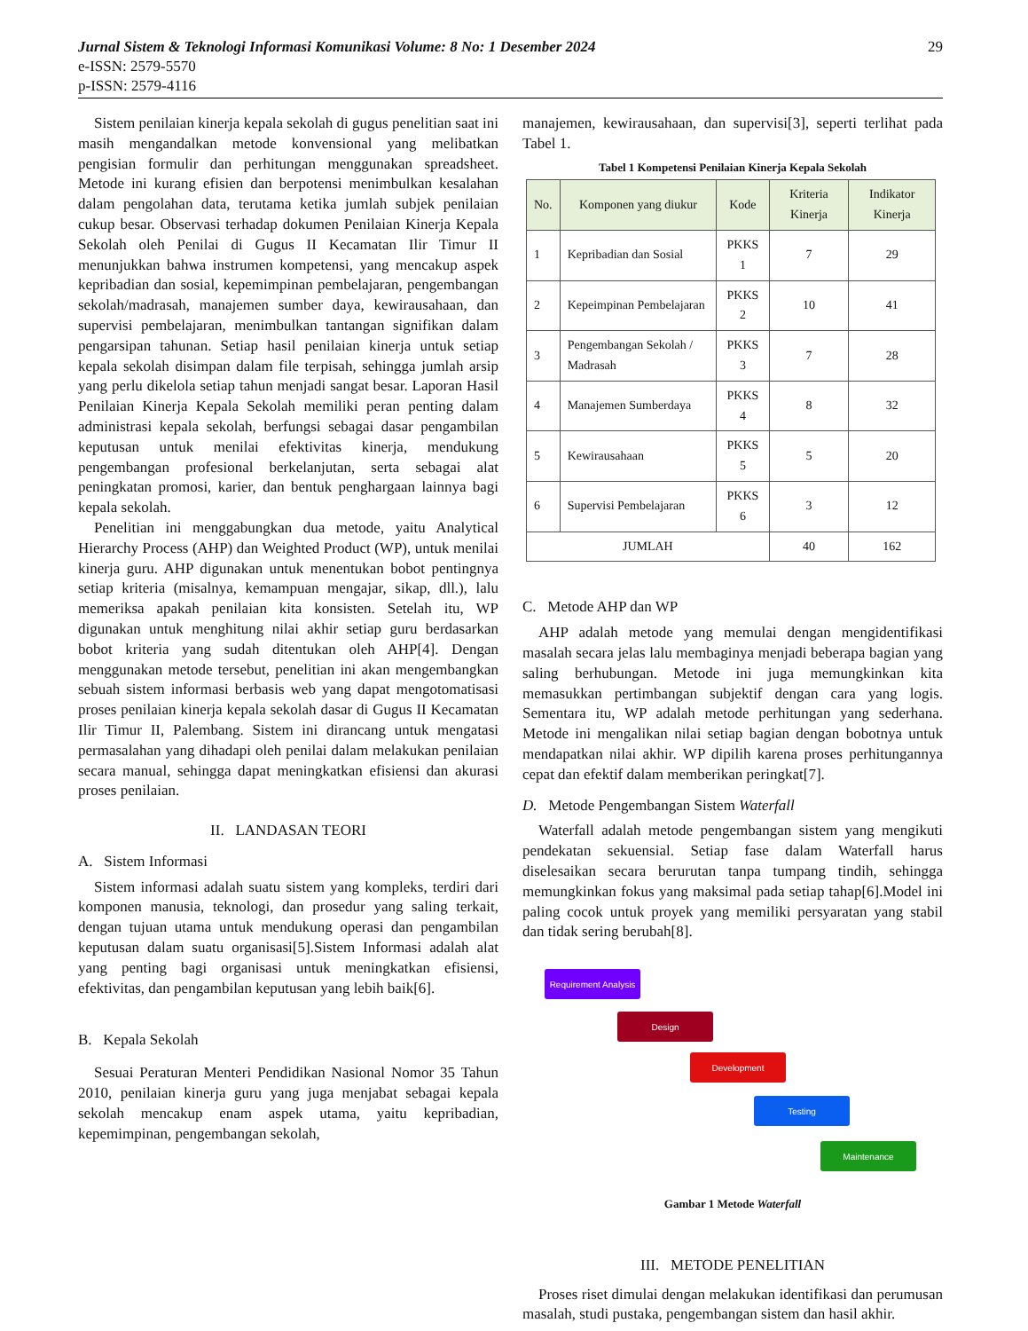Jurnal Sistem & Teknologi Informasi Komunikasi Volume: 8 No: 1 Desember 2024 29
e-ISSN: 2579-5570
p-ISSN: 2579-4116
Sistem penilaian kinerja kepala sekolah di gugus penelitian saat ini masih mengandalkan metode konvensional yang melibatkan pengisian formulir dan perhitungan menggunakan spreadsheet. Metode ini kurang efisien dan berpotensi menimbulkan kesalahan dalam pengolahan data, terutama ketika jumlah subjek penilaian cukup besar. Observasi terhadap dokumen Penilaian Kinerja Kepala Sekolah oleh Penilai di Gugus II Kecamatan Ilir Timur II menunjukkan bahwa instrumen kompetensi, yang mencakup aspek kepribadian dan sosial, kepemimpinan pembelajaran, pengembangan sekolah/madrasah, manajemen sumber daya, kewirausahaan, dan supervisi pembelajaran, menimbulkan tantangan signifikan dalam pengarsipan tahunan. Setiap hasil penilaian kinerja untuk setiap kepala sekolah disimpan dalam file terpisah, sehingga jumlah arsip yang perlu dikelola setiap tahun menjadi sangat besar. Laporan Hasil Penilaian Kinerja Kepala Sekolah memiliki peran penting dalam administrasi kepala sekolah, berfungsi sebagai dasar pengambilan keputusan untuk menilai efektivitas kinerja, mendukung pengembangan profesional berkelanjutan, serta sebagai alat peningkatan promosi, karier, dan bentuk penghargaan lainnya bagi kepala sekolah.
Penelitian ini menggabungkan dua metode, yaitu Analytical Hierarchy Process (AHP) dan Weighted Product (WP), untuk menilai kinerja guru. AHP digunakan untuk menentukan bobot pentingnya setiap kriteria (misalnya, kemampuan mengajar, sikap, dll.), lalu memeriksa apakah penilaian kita konsisten. Setelah itu, WP digunakan untuk menghitung nilai akhir setiap guru berdasarkan bobot kriteria yang sudah ditentukan oleh AHP[4]. Dengan menggunakan metode tersebut, penelitian ini akan mengembangkan sebuah sistem informasi berbasis web yang dapat mengotomatisasi proses penilaian kinerja kepala sekolah dasar di Gugus II Kecamatan Ilir Timur II, Palembang. Sistem ini dirancang untuk mengatasi permasalahan yang dihadapi oleh penilai dalam melakukan penilaian secara manual, sehingga dapat meningkatkan efisiensi dan akurasi proses penilaian.
II. LANDASAN TEORI
A. Sistem Informasi
Sistem informasi adalah suatu sistem yang kompleks, terdiri dari komponen manusia, teknologi, dan prosedur yang saling terkait, dengan tujuan utama untuk mendukung operasi dan pengambilan keputusan dalam suatu organisasi[5].Sistem Informasi adalah alat yang penting bagi organisasi untuk meningkatkan efisiensi, efektivitas, dan pengambilan keputusan yang lebih baik[6].
B. Kepala Sekolah
Sesuai Peraturan Menteri Pendidikan Nasional Nomor 35 Tahun 2010, penilaian kinerja guru yang juga menjabat sebagai kepala sekolah mencakup enam aspek utama, yaitu kepribadian, kepemimpinan, pengembangan sekolah,
manajemen, kewirausahaan, dan supervisi[3], seperti terlihat pada Tabel 1.
Tabel 1 Kompetensi Penilaian Kinerja Kepala Sekolah
| No. | Komponen yang diukur | Kode | Kriteria Kinerja | Indikator Kinerja |
| --- | --- | --- | --- | --- |
| 1 | Kepribadian dan Sosial | PKKS 1 | 7 | 29 |
| 2 | Kepeimpinan Pembelajaran | PKKS 2 | 10 | 41 |
| 3 | Pengembangan Sekolah / Madrasah | PKKS 3 | 7 | 28 |
| 4 | Manajemen Sumberdaya | PKKS 4 | 8 | 32 |
| 5 | Kewirausahaan | PKKS 5 | 5 | 20 |
| 6 | Supervisi Pembelajaran | PKKS 6 | 3 | 12 |
| JUMLAH | | | 40 | 162 |
C. Metode AHP dan WP
AHP adalah metode yang memulai dengan mengidentifikasi masalah secara jelas lalu membaginya menjadi beberapa bagian yang saling berhubungan. Metode ini juga memungkinkan kita memasukkan pertimbangan subjektif dengan cara yang logis. Sementara itu, WP adalah metode perhitungan yang sederhana. Metode ini mengalikan nilai setiap bagian dengan bobotnya untuk mendapatkan nilai akhir. WP dipilih karena proses perhitungannya cepat dan efektif dalam memberikan peringkat[7].
D. Metode Pengembangan Sistem Waterfall
Waterfall adalah metode pengembangan sistem yang mengikuti pendekatan sekuensial. Setiap fase dalam Waterfall harus diselesaikan secara berurutan tanpa tumpang tindih, sehingga memungkinkan fokus yang maksimal pada setiap tahap[6].Model ini paling cocok untuk proyek yang memiliki persyaratan yang stabil dan tidak sering berubah[8].
Requirement Analysis
Design
Development
Testing
Maintenance
Gambar 1 Metode Waterfall
III. METODE PENELITIAN
Proses riset dimulai dengan melakukan identifikasi dan perumusan masalah, studi pustaka, pengembangan sistem dan hasil akhir.